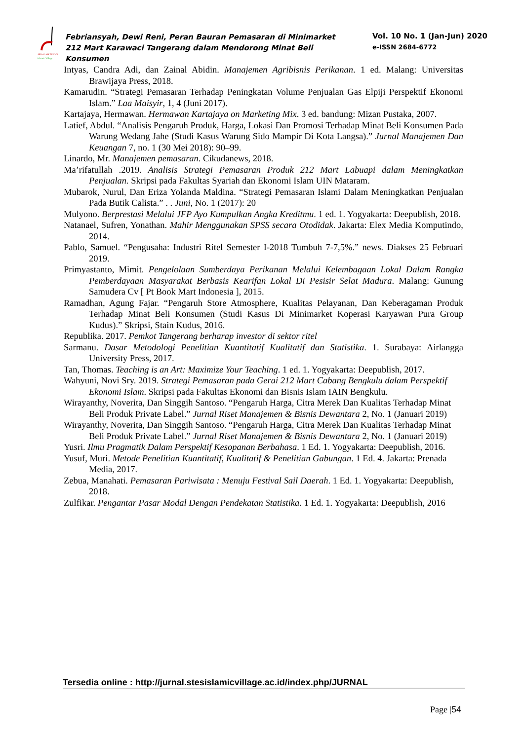SEKOLAH TINGGI
Islamic Village
Febriansyah, Dewi Reni, Peran Bauran Pemasaran di Minimarket 212 Mart Karawaci Tangerang dalam Mendorong Minat Beli Konsumen
Vol. 10 No. 1 (Jan-Jun) 2020
e-ISSN 2684-6772
Intyas, Candra Adi, dan Zainal Abidin. Manajemen Agribisnis Perikanan. 1 ed. Malang: Universitas Brawijaya Press, 2018.
Kamarudin. “Strategi Pemasaran Terhadap Peningkatan Volume Penjualan Gas Elpiji Perspektif Ekonomi Islam.” Laa Maisyir, 1, 4 (Juni 2017).
Kartajaya, Hermawan. Hermawan Kartajaya on Marketing Mix. 3 ed. bandung: Mizan Pustaka, 2007.
Latief, Abdul. “Analisis Pengaruh Produk, Harga, Lokasi Dan Promosi Terhadap Minat Beli Konsumen Pada Warung Wedang Jahe (Studi Kasus Warung Sido Mampir Di Kota Langsa).” Jurnal Manajemen Dan Keuangan 7, no. 1 (30 Mei 2018): 90–99.
Linardo, Mr. Manajemen pemasaran. Cikudanews, 2018.
Ma’rifatullah .2019. Analisis Strategi Pemasaran Produk 212 Mart Labuapi dalam Meningkatkan Penjualan. Skripsi pada Fakultas Syariah dan Ekonomi Islam UIN Mataram.
Mubarok, Nurul, Dan Eriza Yolanda Maldina. “Strategi Pemasaran Islami Dalam Meningkatkan Penjualan Pada Butik Calista.” . . Juni, No. 1 (2017): 20
Mulyono. Berprestasi Melalui JFP Ayo Kumpulkan Angka Kreditmu. 1 ed. 1. Yogyakarta: Deepublish, 2018.
Natanael, Sufren, Yonathan. Mahir Menggunakan SPSS secara Otodidak. Jakarta: Elex Media Komputindo, 2014.
Pablo, Samuel. “Pengusaha: Industri Ritel Semester I-2018 Tumbuh 7-7,5%.” news. Diakses 25 Februari 2019.
Primyastanto, Mimit. Pengelolaan Sumberdaya Perikanan Melalui Kelembagaan Lokal Dalam Rangka Pemberdayaan Masyarakat Berbasis Kearifan Lokal Di Pesisir Selat Madura. Malang: Gunung Samudera Cv [ Pt Book Mart Indonesia ], 2015.
Ramadhan, Agung Fajar. “Pengaruh Store Atmosphere, Kualitas Pelayanan, Dan Keberagaman Produk Terhadap Minat Beli Konsumen (Studi Kasus Di Minimarket Koperasi Karyawan Pura Group Kudus).” Skripsi, Stain Kudus, 2016.
Republika. 2017. Pemkot Tangerang berharap investor di sektor ritel
Sarmanu. Dasar Metodologi Penelitian Kuantitatif Kualitatif dan Statistika. 1. Surabaya: Airlangga University Press, 2017.
Tan, Thomas. Teaching is an Art: Maximize Your Teaching. 1 ed. 1. Yogyakarta: Deepublish, 2017.
Wahyuni, Novi Sry. 2019. Strategi Pemasaran pada Gerai 212 Mart Cabang Bengkulu dalam Perspektif Ekonomi Islam. Skripsi pada Fakultas Ekonomi dan Bisnis Islam IAIN Bengkulu.
Wirayanthy, Noverita, Dan Singgih Santoso. “Pengaruh Harga, Citra Merek Dan Kualitas Terhadap Minat Beli Produk Private Label.” Jurnal Riset Manajemen & Bisnis Dewantara 2, No. 1 (Januari 2019)
Wirayanthy, Noverita, Dan Singgih Santoso. “Pengaruh Harga, Citra Merek Dan Kualitas Terhadap Minat Beli Produk Private Label.” Jurnal Riset Manajemen & Bisnis Dewantara 2, No. 1 (Januari 2019)
Yusri. Ilmu Pragmatik Dalam Perspektif Kesopanan Berbahasa. 1 Ed. 1. Yogyakarta: Deepublish, 2016.
Yusuf, Muri. Metode Penelitian Kuantitatif, Kualitatif & Penelitian Gabungan. 1 Ed. 4. Jakarta: Prenada Media, 2017.
Zebua, Manahati. Pemasaran Pariwisata : Menuju Festival Sail Daerah. 1 Ed. 1. Yogyakarta: Deepublish, 2018.
Zulfikar. Pengantar Pasar Modal Dengan Pendekatan Statistika. 1 Ed. 1. Yogyakarta: Deepublish, 2016
Tersedia online : http://jurnal.stesislamicvillage.ac.id/index.php/JURNAL
Page |54